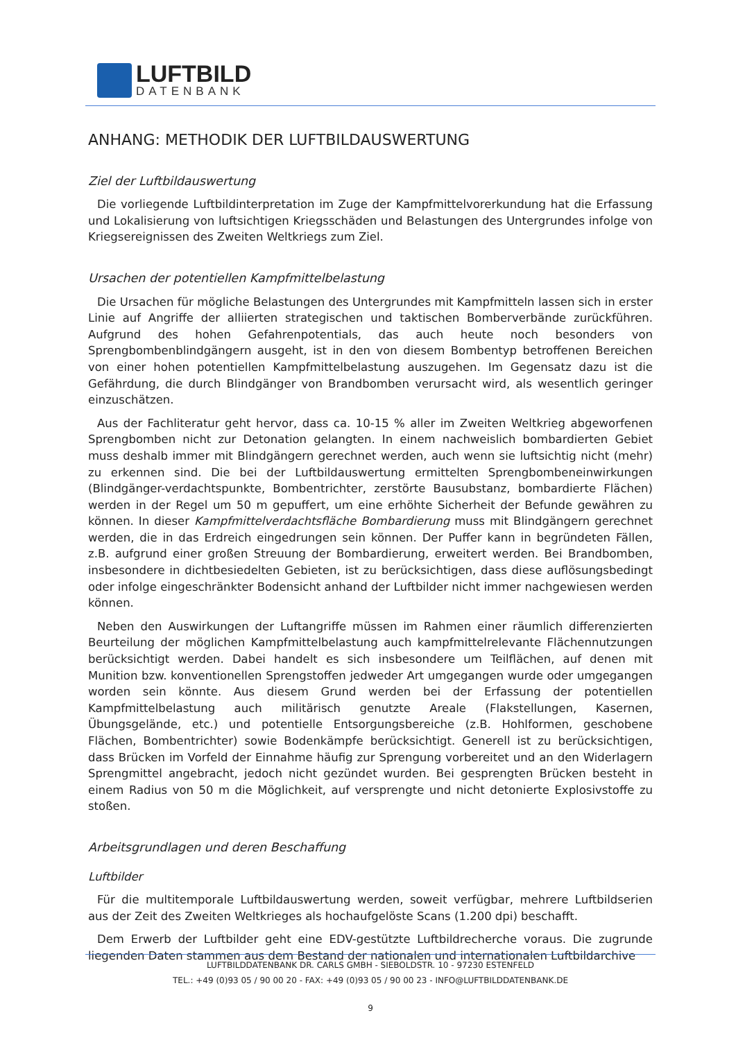LUFTBILD
DATENBANK
ANHANG: METHODIK DER LUFTBILDAUSWERTUNG
Ziel der Luftbildauswertung
Die vorliegende Luftbildinterpretation im Zuge der Kampfmittelvorerkundung hat die Erfassung und Lokalisierung von luftsichtigen Kriegsschäden und Belastungen des Untergrundes infolge von Kriegsereignissen des Zweiten Weltkriegs zum Ziel.
Ursachen der potentiellen Kampfmittelbelastung
Die Ursachen für mögliche Belastungen des Untergrundes mit Kampfmitteln lassen sich in erster Linie auf Angriffe der alliierten strategischen und taktischen Bomberverbände zurückführen. Aufgrund des hohen Gefahrenpotentials, das auch heute noch besonders von Sprengbombenblindgängern ausgeht, ist in den von diesem Bombentyp betroffenen Bereichen von einer hohen potentiellen Kampfmittelbelastung auszugehen. Im Gegensatz dazu ist die Gefährdung, die durch Blindgänger von Brandbomben verursacht wird, als wesentlich geringer einzuschätzen.
Aus der Fachliteratur geht hervor, dass ca. 10-15 % aller im Zweiten Weltkrieg abgeworfenen Sprengbomben nicht zur Detonation gelangten. In einem nachweislich bombardierten Gebiet muss deshalb immer mit Blindgängern gerechnet werden, auch wenn sie luftsichtig nicht (mehr) zu erkennen sind. Die bei der Luftbildauswertung ermittelten Sprengbombeneinwirkungen (Blindgänger-verdachtspunkte, Bombentrichter, zerstörte Bausubstanz, bombardierte Flächen) werden in der Regel um 50 m gepuffert, um eine erhöhte Sicherheit der Befunde gewähren zu können. In dieser Kampfmittelverdachtsfläche Bombardierung muss mit Blindgängern gerechnet werden, die in das Erdreich eingedrungen sein können. Der Puffer kann in begründeten Fällen, z.B. aufgrund einer großen Streuung der Bombardierung, erweitert werden. Bei Brandbomben, insbesondere in dichtbesiedelten Gebieten, ist zu berücksichtigen, dass diese auflösungsbedingt oder infolge eingeschränkter Bodensicht anhand der Luftbilder nicht immer nachgewiesen werden können.
Neben den Auswirkungen der Luftangriffe müssen im Rahmen einer räumlich differenzierten Beurteilung der möglichen Kampfmittelbelastung auch kampfmittelrelevante Flächennutzungen berücksichtigt werden. Dabei handelt es sich insbesondere um Teilflächen, auf denen mit Munition bzw. konventionellen Sprengstoffen jedweder Art umgegangen wurde oder umgegangen worden sein könnte. Aus diesem Grund werden bei der Erfassung der potentiellen Kampfmittelbelastung auch militärisch genutzte Areale (Flakstellungen, Kasernen, Übungsgelände, etc.) und potentielle Entsorgungsbereiche (z.B. Hohlformen, geschobene Flächen, Bombentrichter) sowie Bodenkämpfe berücksichtigt. Generell ist zu berücksichtigen, dass Brücken im Vorfeld der Einnahme häufig zur Sprengung vorbereitet und an den Widerlagern Sprengmittel angebracht, jedoch nicht gezündet wurden. Bei gesprengten Brücken besteht in einem Radius von 50 m die Möglichkeit, auf versprengte und nicht detonierte Explosivstoffe zu stoßen.
Arbeitsgrundlagen und deren Beschaffung
Luftbilder
Für die multitemporale Luftbildauswertung werden, soweit verfügbar, mehrere Luftbildserien aus der Zeit des Zweiten Weltkrieges als hochaufgelöste Scans (1.200 dpi) beschafft.
Dem Erwerb der Luftbilder geht eine EDV-gestützte Luftbildrecherche voraus. Die zugrunde liegenden Daten stammen aus dem Bestand der nationalen und internationalen Luftbildarchive
LUFTBILDDATENBANK DR. CARLS GMBH - SIEBOLDSTR. 10 - 97230 ESTENFELD
TEL.: +49 (0)93 05 / 90 00 20 - FAX: +49 (0)93 05 / 90 00 23 - INFO@LUFTBILDDATENBANK.DE
9